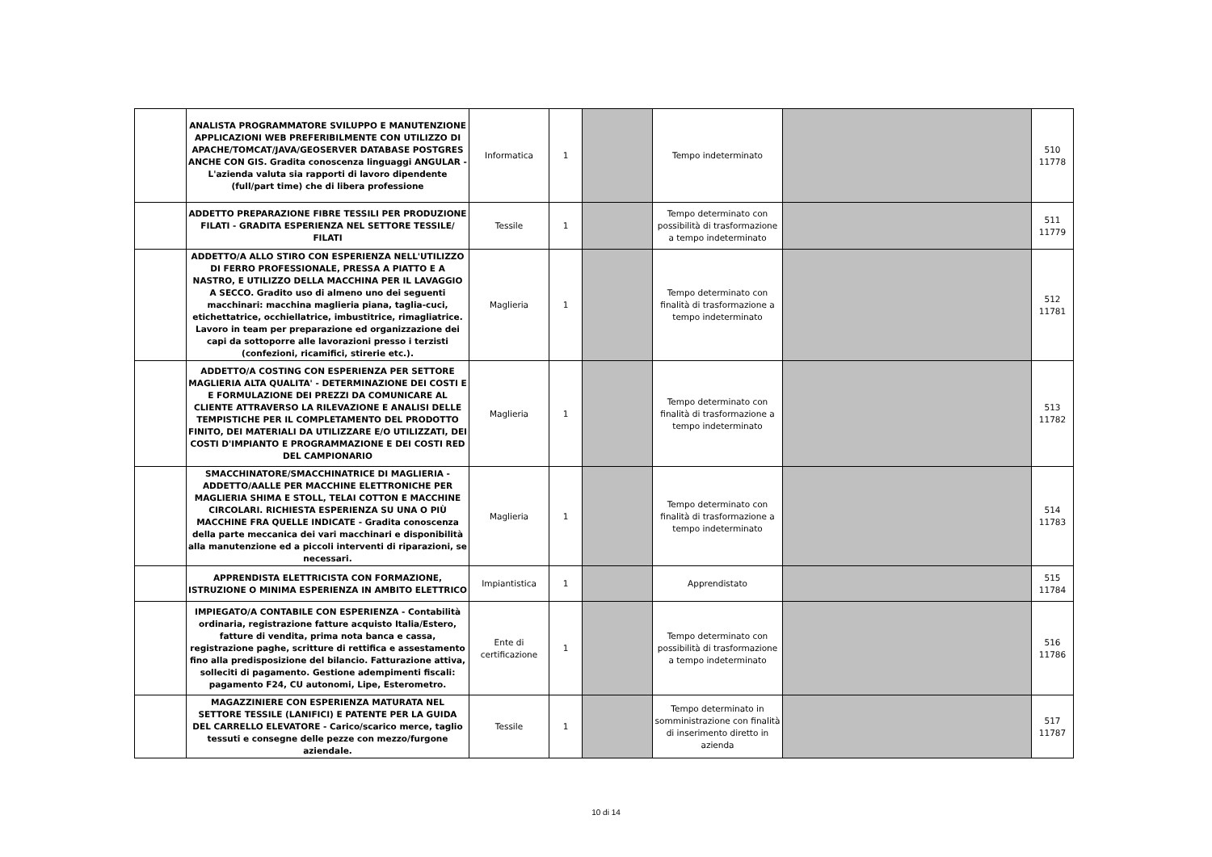| | ANALISTA PROGRAMMATORE SVILUPPO E MANUTENZIONE APPLICAZIONI WEB PREFERIBILMENTE CON UTILIZZO DI APACHE/TOMCAT/JAVA/GEOSERVER DATABASE POSTGRES ANCHE CON GIS. Gradita conoscenza linguaggi ANGULAR - L'azienda valuta sia rapporti di lavoro dipendente (full/part time) che di libera professione | Informatica | 1 | | Tempo indeterminato | | 510 11778 |
| | ADDETTO PREPARAZIONE FIBRE TESSILI PER PRODUZIONE FILATI - GRADITA ESPERIENZA NEL SETTORE TESSILE/ FILATI | Tessile | 1 | | Tempo determinato con possibilità di trasformazione a tempo indeterminato | | 511 11779 |
| | ADDETTO/A ALLO STIRO CON ESPERIENZA NELL'UTILIZZO DI FERRO PROFESSIONALE, PRESSA A PIATTO E A NASTRO, E UTILIZZO DELLA MACCHINA PER IL LAVAGGIO A SECCO. Gradito uso di almeno uno dei seguenti macchinari: macchina maglieria piana, taglia-cuci, etichettatrice, occhiellatrice, imbustitrice, rimagliatrice. Lavoro in team per preparazione ed organizzazione dei capi da sottoporre alle lavorazioni presso i terzisti (confezioni, ricamifici, stirerie etc.). | Maglieria | 1 | | Tempo determinato con finalità di trasformazione a tempo indeterminato | | 512 11781 |
| | ADDETTO/A COSTING CON ESPERIENZA PER SETTORE MAGLIERIA ALTA QUALITA' - DETERMINAZIONE DEI COSTI E E FORMULAZIONE DEI PREZZI DA COMUNICARE AL CLIENTE ATTRAVERSO LA RILEVAZIONE E ANALISI DELLE TEMPISTICHE PER IL COMPLETAMENTO DEL PRODOTTO FINITO, DEI MATERIALI DA UTILIZZARE E/O UTILIZZATI, DEI COSTI D'IMPIANTO E PROGRAMMAZIONE E DEI COSTI RED DEL CAMPIONARIO | Maglieria | 1 | | Tempo determinato con finalità di trasformazione a tempo indeterminato | | 513 11782 |
| | SMACCHINATORE/SMACCHINATRICE DI MAGLIERIA - ADDETTO/AALLE PER MACCHINE ELETTRONICHE PER MAGLIERIA SHIMA E STOLL, TELAI COTTON E MACCHINE CIRCOLARI. RICHIESTA ESPERIENZA SU UNA O PIÙ MACCHINE FRA QUELLE INDICATE - Gradita conoscenza della parte meccanica dei vari macchinari e disponibilità alla manutenzione ed a piccoli interventi di riparazioni, se necessari. | Maglieria | 1 | | Tempo determinato con finalità di trasformazione a tempo indeterminato | | 514 11783 |
| | APPRENDISTA ELETTRICISTA CON FORMAZIONE, ISTRUZIONE O MINIMA ESPERIENZA IN AMBITO ELETTRICO | Impiantistica | 1 | | Apprendistato | | 515 11784 |
| | IMPIEGATO/A CONTABILE CON ESPERIENZA - Contabilità ordinaria, registrazione fatture acquisto Italia/Estero, fatture di vendita, prima nota banca e cassa, registrazione paghe, scritture di rettifica e assestamento fino alla predisposizione del bilancio. Fatturazione attiva, solleciti di pagamento. Gestione adempimenti fiscali: pagamento F24, CU autonomi, Lipe, Esterometro. | Ente di certificazione | 1 | | Tempo determinato con possibilità di trasformazione a tempo indeterminato | | 516 11786 |
| | MAGAZZINIERE CON ESPERIENZA MATURATA NEL SETTORE TESSILE (LANIFICI) E PATENTE PER LA GUIDA DEL CARRELLO ELEVATORE - Carico/scarico merce, taglio tessuti e consegne delle pezze con mezzo/furgone aziendale. | Tessile | 1 | | Tempo determinato in somministrazione con finalità di inserimento diretto in azienda | | 517 11787 |
10 di 14